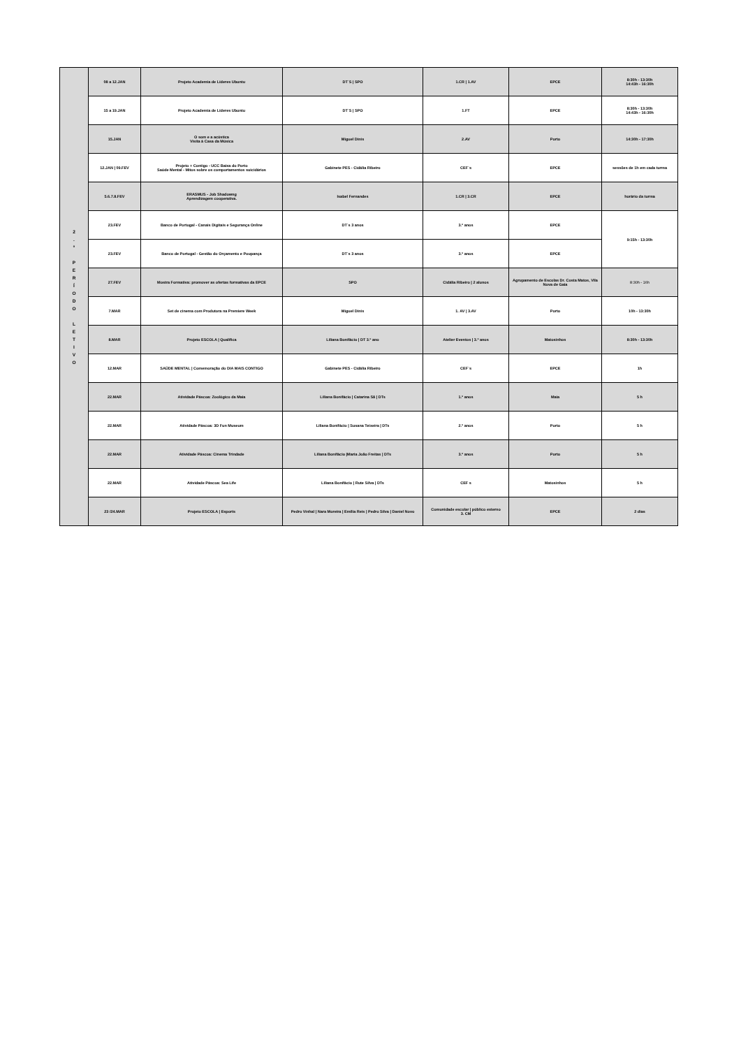| 2 . º P E R Í O D O L E T I V O | 08 a 12.JAN | Projeto Academia de Líderes Ubuntu | DT´S / SPO | 1.CR / 1.AV | EPCE | 8:30h - 13:30h 14:43h - 16:30h |
| | 15 a 19.JAN | Projeto Academia de Líderes Ubuntu | DT´S / SPO | 1.FT | EPCE | 8:30h - 13:30h 14:43h - 16:30h |
| | 15.JAN | O som e a acústica Visita à Casa da Música | Miguel Dinis | 2.AV | Porto | 14:30h - 17:30h |
| | 12.JAN / 09.FEV | Projeto + Contigo - UCC Baixa do Porto Saúde Mental - Mitos sobre os comportamentos suicidários | Gabinete PES - Cidália Ribeiro | CEF´s | EPCE | sessões de 1h em cada turma |
| | 5.6.7.8.FEV | ERASMUS - Job Shadowng Aprendizagem cooperativa. | Isabel Fernandes | 1.CR / 3.CR | EPCE | horário da turma |
| | 23.FEV | Banco de Portugal - Canais Digitais e Segurança Online | DT´s 3 anos | 3.º anos | EPCE | 9:15h - 13:30h |
| | 23.FEV | Banco de Portugal - Gestão do Orçamento e Poupança | DT´s 3 anos | 3.º anos | EPCE | |
| | 27.FEV | Mostra Formativa: promover as ofertas formativas da EPCE | SPO | Cidália Ribeiro / 2 alunos | Agrupamento de Escolas Dr. Costa Matos, Vila Nova de Gaia | 8:30h - 16h |
| | 7.MAR | Set de cinema com Produtora na Premiere Week | Miguel Dinis | 1. AV / 3.AV | Porto | 10h - 13:30h |
| | 8.MAR | Projeto ESCOLA / Qualifica | Liliana Bonifácio / DT 3.º ano | Atelier Eventos / 3.º anos | Matosinhos | 8:30h - 13:30h |
| | 12.MAR | SAÚDE MENTAL / Comemoração do DIA MAIS CONTIGO | Gabinete PES - Cidália Ribeiro | CEF´s | EPCE | 1h |
| | 22.MAR | Atividade Páscoa: Zoológico da Maia | Liliana Bonifácio / Catarina Sã / DTs | 1.º anos | Maia | 5 h |
| | 22.MAR | Atividade Páscoa: 3D Fun Museum | Liliana Bonifácio / Susana Teixeira / DTs | 2.º anos | Porto | 5 h |
| | 22.MAR | Atividade Páscoa: Cinema Trindade | Liliana Bonifácio /Maria João Freitas / DTs | 3.º anos | Porto | 5 h |
| | 22.MAR | Atividade Páscoa: Sea Life | Liliana Bonifácio / Rute Silva / DTs | CEF s | Matosinhos | 5 h |
| | 23 /24.MAR | Projeto ESCOLA / Esports | Pedro Vinhal / Nara Moreira / Emília Reis / Pedro Silva / Daniel Novo | Comunidade escolar / público externo 3. CM | EPCE | 2 dias |